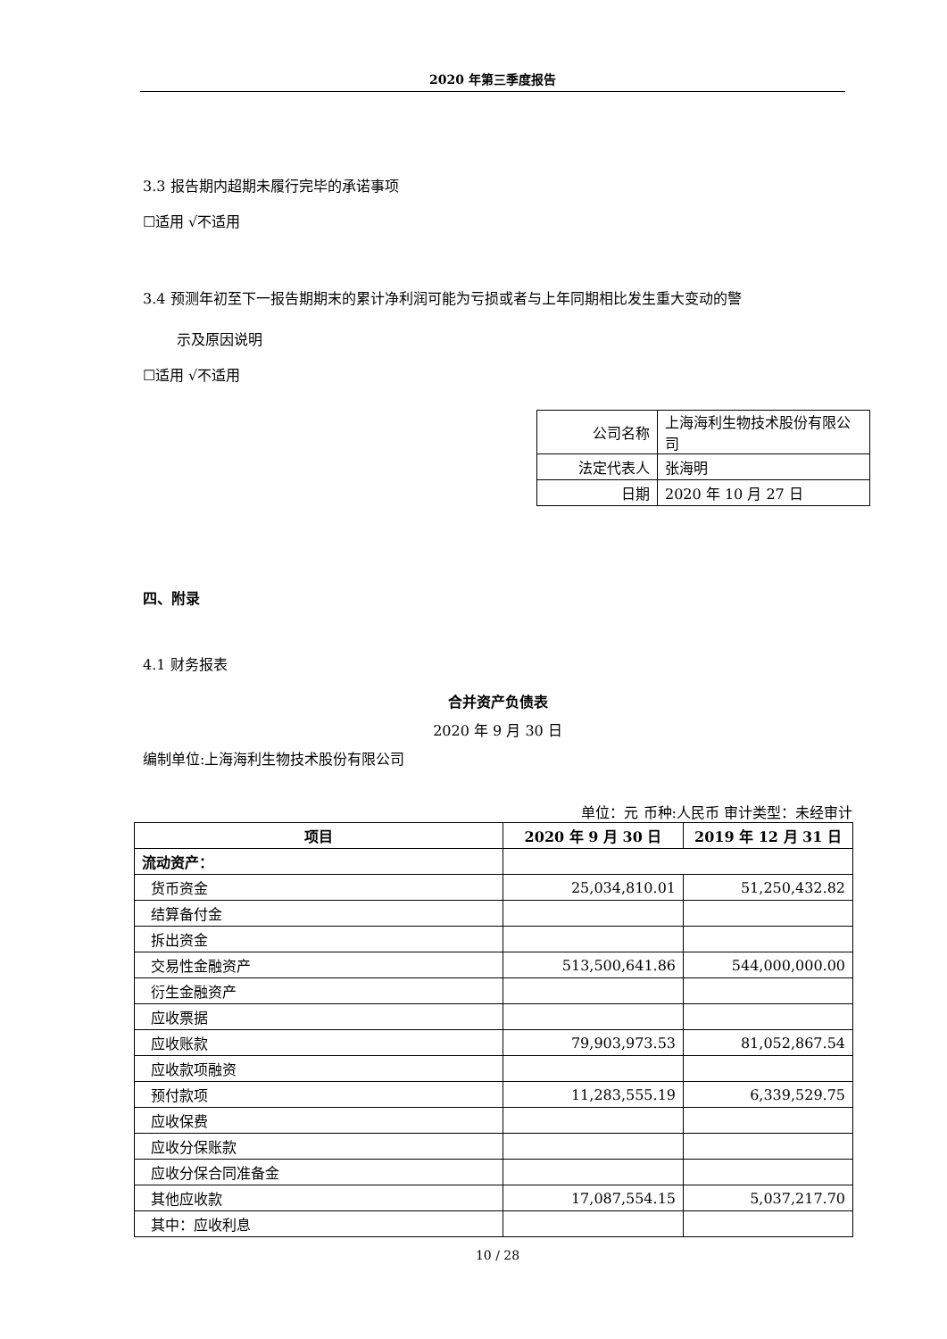2020 年第三季度报告
3.3 报告期内超期未履行完毕的承诺事项
☐适用 √不适用
3.4 预测年初至下一报告期期末的累计净利润可能为亏损或者与上年同期相比发生重大变动的警
示及原因说明
☐适用 √不适用
| 公司名称 | 上海海利生物技术股份有限公司 |
| 法定代表人 | 张海明 |
| 日期 | 2020 年 10 月 27 日 |
四、附录
4.1 财务报表
合并资产负债表
2020 年 9 月 30 日
编制单位:上海海利生物技术股份有限公司
单位：元 币种:人民币 审计类型：未经审计
| 项目 | 2020 年 9 月 30 日 | 2019 年 12 月 31 日 |
| --- | --- | --- |
| 流动资产： | | |
| 货币资金 | 25,034,810.01 | 51,250,432.82 |
| 结算备付金 | | |
| 拆出资金 | | |
| 交易性金融资产 | 513,500,641.86 | 544,000,000.00 |
| 衍生金融资产 | | |
| 应收票据 | | |
| 应收账款 | 79,903,973.53 | 81,052,867.54 |
| 应收款项融资 | | |
| 预付款项 | 11,283,555.19 | 6,339,529.75 |
| 应收保费 | | |
| 应收分保账款 | | |
| 应收分保合同准备金 | | |
| 其他应收款 | 17,087,554.15 | 5,037,217.70 |
| 其中：应收利息 | | |
10 / 28